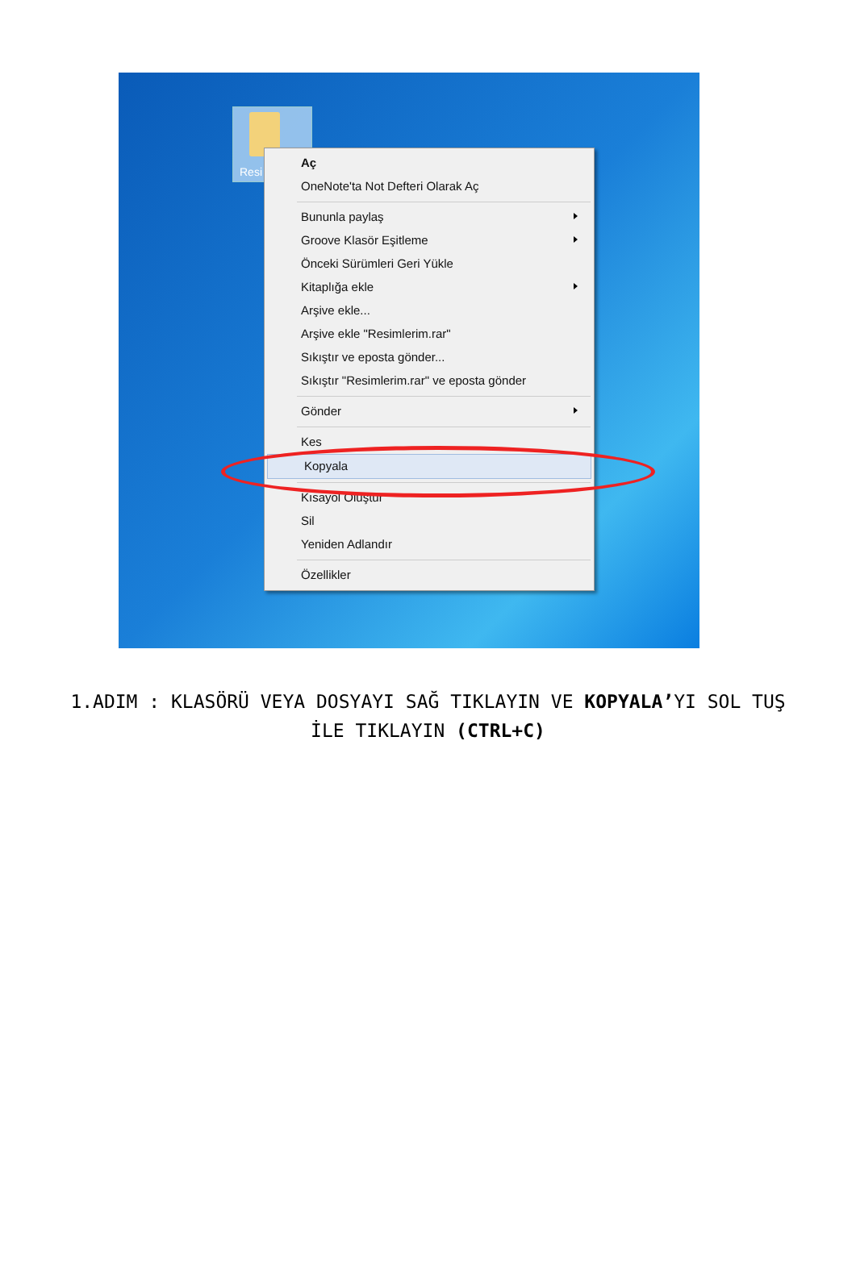Resi
Aç
OneNote'ta Not Defteri Olarak Aç
Bununla paylaş
Groove Klasör Eşitleme
Önceki Sürümleri Geri Yükle
Kitaplığa ekle
Arşive ekle...
Arşive ekle "Resimlerim.rar"
Sıkıştır ve eposta gönder...
Sıkıştır "Resimlerim.rar" ve eposta gönder
Gönder
Kes
Kopyala
Kısayol Oluştur
Sil
Yeniden Adlandır
Özellikler
1.ADIM : KLASÖRÜ VEYA DOSYAYI SAĞ TIKLAYIN VE KOPYALA’YI SOL TUŞ İLE TIKLAYIN (CTRL+C)